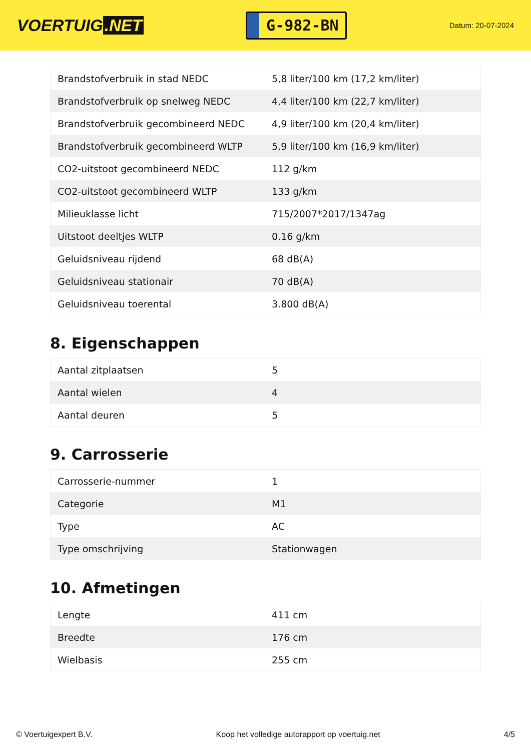VOERTUIG.NET
G-982-BN
Datum: 20-07-2024
| Brandstofverbruik in stad NEDC | 5,8 liter/100 km (17,2 km/liter) |
| Brandstofverbruik op snelweg NEDC | 4,4 liter/100 km (22,7 km/liter) |
| Brandstofverbruik gecombineerd NEDC | 4,9 liter/100 km (20,4 km/liter) |
| Brandstofverbruik gecombineerd WLTP | 5,9 liter/100 km (16,9 km/liter) |
| CO2-uitstoot gecombineerd NEDC | 112 g/km |
| CO2-uitstoot gecombineerd WLTP | 133 g/km |
| Milieuklasse licht | 715/2007*2017/1347ag |
| Uitstoot deeltjes WLTP | 0.16 g/km |
| Geluidsniveau rijdend | 68 dB(A) |
| Geluidsniveau stationair | 70 dB(A) |
| Geluidsniveau toerental | 3.800 dB(A) |
8. Eigenschappen
| Aantal zitplaatsen | 5 |
| Aantal wielen | 4 |
| Aantal deuren | 5 |
9. Carrosserie
| Carrosserie-nummer | 1 |
| Categorie | M1 |
| Type | AC |
| Type omschrijving | Stationwagen |
10. Afmetingen
| Lengte | 411 cm |
| Breedte | 176 cm |
| Wielbasis | 255 cm |
© Voertuigexpert B.V. Koop het volledige autorapport op voertuig.net 4/5